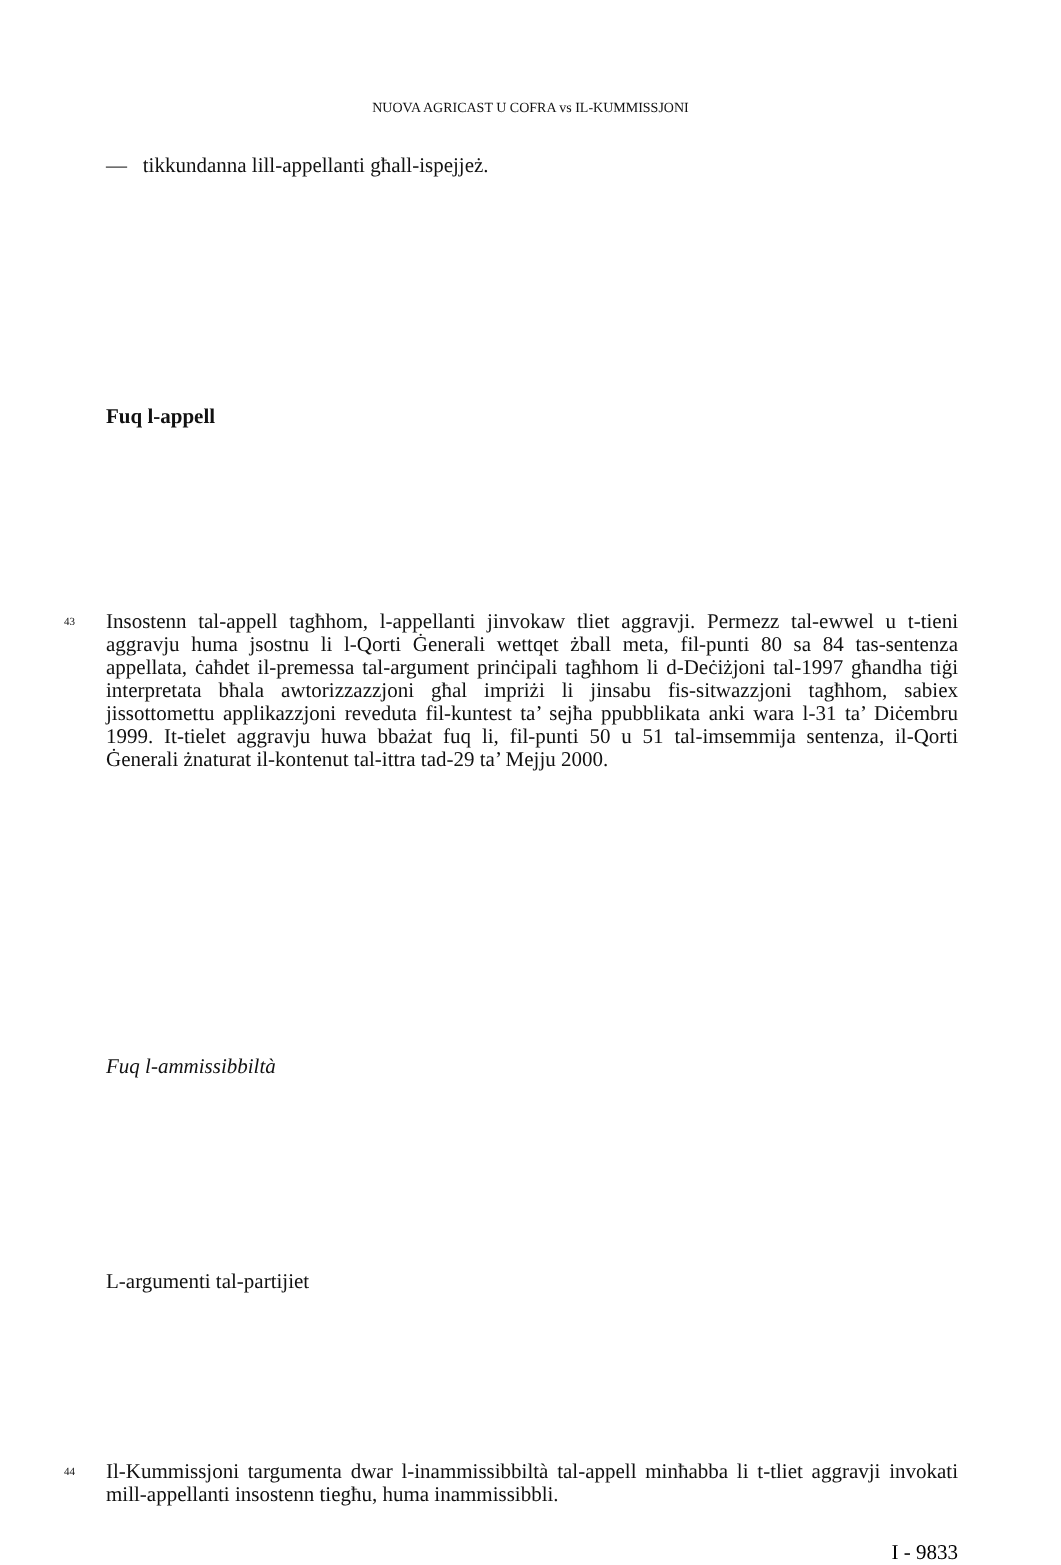NUOVA AGRICAST U COFRA vs IL-KUMMISSJONI
— tikkundanna lill-appellanti għall-ispejjeż.
Fuq l-appell
43 Insostenn tal-appell tagħhom, l-appellanti jinvokaw tliet aggravji. Permezz tal-ewwel u t-tieni aggravju huma jsostnu li l-Qorti Ġenerali wettqet żball meta, fil-punti 80 sa 84 tas-sentenza appellata, ċaħdet il-premessa tal-argument prinċipali tagħhom li d-Deċiżjoni tal-1997 għandha tiġi interpretata bħala awtorizzazzjoni għal impriżi li jinsabu fis-sitwazzjoni tagħhom, sabiex jissottomettu applikazzjoni reveduta fil-kuntest ta’ sejħa ppubblikata anki wara l-31 ta’ Diċembru 1999. It-tielet aggravju huwa bbażat fuq li, fil-punti 50 u 51 tal-imsemmija sentenza, il-Qorti Ġenerali żnaturat il-kontenut tal-ittra tad-29 ta’ Mejju 2000.
Fuq l-ammissibbiltà
L-argumenti tal-partijiet
44 Il-Kummissjoni targumenta dwar l-inammissibbiltà tal-appell minħabba li t-tliet aggravji invokati mill-appellanti insostenn tiegħu, huma inammissibbli.
I - 9833